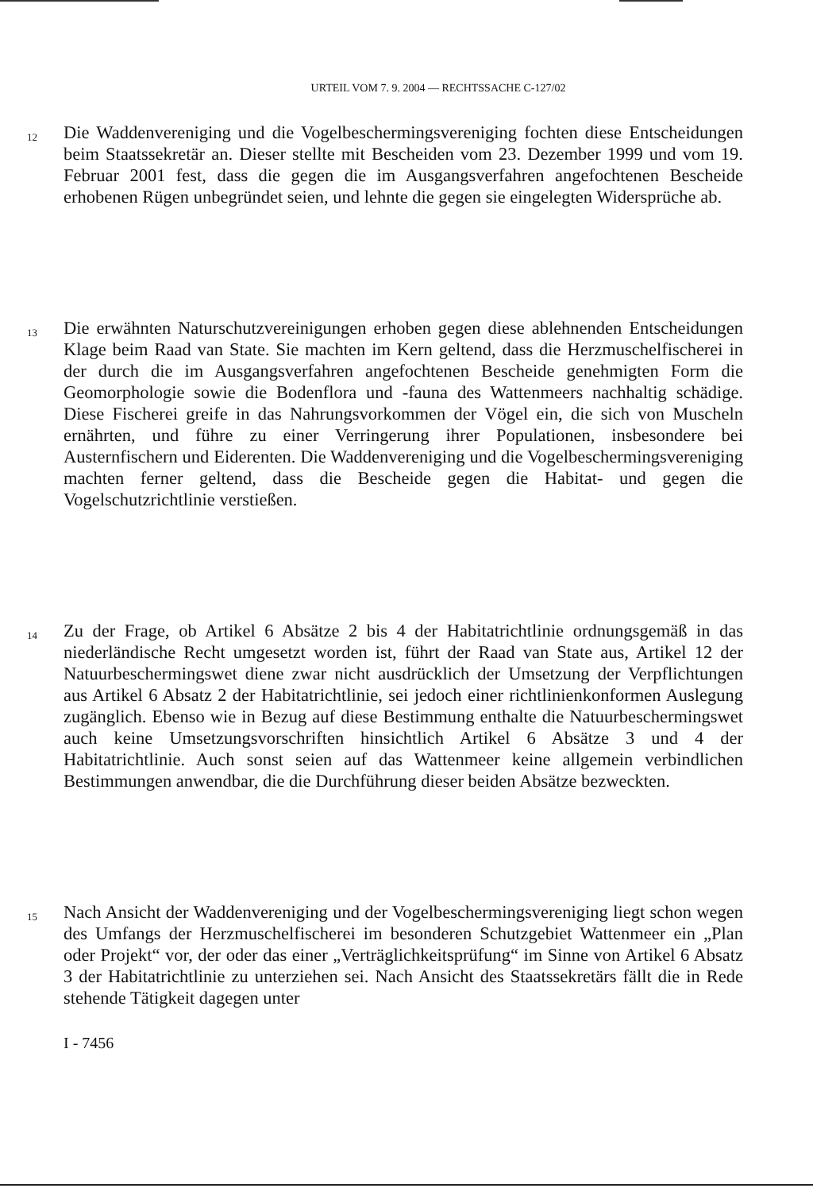URTEIL VOM 7. 9. 2004 — RECHTSSACHE C-127/02
12
Die Waddenvereniging und die Vogelbeschermingsvereniging fochten diese Entscheidungen beim Staatssekretär an. Dieser stellte mit Bescheiden vom 23. Dezember 1999 und vom 19. Februar 2001 fest, dass die gegen die im Ausgangsverfahren angefochtenen Bescheide erhobenen Rügen unbegründet seien, und lehnte die gegen sie eingelegten Widersprüche ab.
13
Die erwähnten Naturschutzvereinigungen erhoben gegen diese ablehnenden Entscheidungen Klage beim Raad van State. Sie machten im Kern geltend, dass die Herzmuschelfischerei in der durch die im Ausgangsverfahren angefochtenen Bescheide genehmigten Form die Geomorphologie sowie die Bodenflora und -fauna des Wattenmeers nachhaltig schädige. Diese Fischerei greife in das Nahrungsvorkommen der Vögel ein, die sich von Muscheln ernährten, und führe zu einer Verringerung ihrer Populationen, insbesondere bei Austernfischern und Eiderenten. Die Waddenvereniging und die Vogelbeschermingsvereniging machten ferner geltend, dass die Bescheide gegen die Habitat- und gegen die Vogelschutzrichtlinie verstießen.
14
Zu der Frage, ob Artikel 6 Absätze 2 bis 4 der Habitatrichtlinie ordnungsgemäß in das niederländische Recht umgesetzt worden ist, führt der Raad van State aus, Artikel 12 der Natuurbeschermingswet diene zwar nicht ausdrücklich der Umsetzung der Verpflichtungen aus Artikel 6 Absatz 2 der Habitatrichtlinie, sei jedoch einer richtlinienkonformen Auslegung zugänglich. Ebenso wie in Bezug auf diese Bestimmung enthalte die Natuurbeschermingswet auch keine Umsetzungsvorschriften hinsichtlich Artikel 6 Absätze 3 und 4 der Habitatrichtlinie. Auch sonst seien auf das Wattenmeer keine allgemein verbindlichen Bestimmungen anwendbar, die die Durchführung dieser beiden Absätze bezweckten.
15
Nach Ansicht der Waddenvereniging und der Vogelbeschermingsvereniging liegt schon wegen des Umfangs der Herzmuschelfischerei im besonderen Schutzgebiet Wattenmeer ein „Plan oder Projekt“ vor, der oder das einer „Verträglichkeitsprüfung“ im Sinne von Artikel 6 Absatz 3 der Habitatrichtlinie zu unterziehen sei. Nach Ansicht des Staatssekretärs fällt die in Rede stehende Tätigkeit dagegen unter
I - 7456